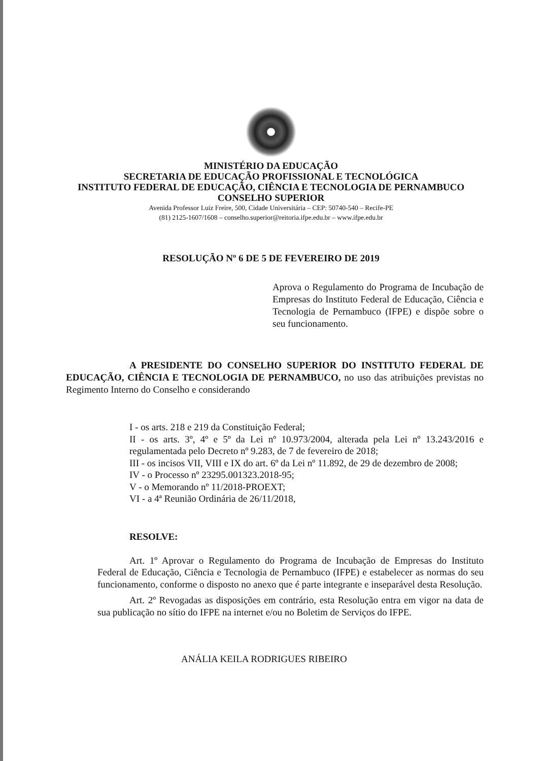MINISTÉRIO DA EDUCAÇÃO
SECRETARIA DE EDUCAÇÃO PROFISSIONAL E TECNOLÓGICA
INSTITUTO FEDERAL DE EDUCAÇÃO, CIÊNCIA E TECNOLOGIA DE PERNAMBUCO
CONSELHO SUPERIOR
Avenida Professor Luiz Freire, 500, Cidade Universitária – CEP: 50740-540 – Recife-PE
(81) 2125-1607/1608 – conselho.superior@reitoria.ifpe.edu.br – www.ifpe.edu.br
RESOLUÇÃO Nº 6 DE 5 DE FEVEREIRO DE 2019
Aprova o Regulamento do Programa de Incubação de Empresas do Instituto Federal de Educação, Ciência e Tecnologia de Pernambuco (IFPE) e dispõe sobre o seu funcionamento.
A PRESIDENTE DO CONSELHO SUPERIOR DO INSTITUTO FEDERAL DE EDUCAÇÃO, CIÊNCIA E TECNOLOGIA DE PERNAMBUCO, no uso das atribuições previstas no Regimento Interno do Conselho e considerando
I - os arts. 218 e 219 da Constituição Federal;
II - os arts. 3º, 4º e 5º da Lei nº 10.973/2004, alterada pela Lei nº 13.243/2016 e regulamentada pelo Decreto nº 9.283, de 7 de fevereiro de 2018;
III - os incisos VII, VIII e IX do art. 6º da Lei nº 11.892, de 29 de dezembro de 2008;
IV - o Processo nº 23295.001323.2018-95;
V - o Memorando nº 11/2018-PROEXT;
VI - a 4ª Reunião Ordinária de 26/11/2018,
RESOLVE:
Art. 1º Aprovar o Regulamento do Programa de Incubação de Empresas do Instituto Federal de Educação, Ciência e Tecnologia de Pernambuco (IFPE) e estabelecer as normas do seu funcionamento, conforme o disposto no anexo que é parte integrante e inseparável desta Resolução.
Art. 2º Revogadas as disposições em contrário, esta Resolução entra em vigor na data de sua publicação no sítio do IFPE na internet e/ou no Boletim de Serviços do IFPE.
ANÁLIA KEILA RODRIGUES RIBEIRO